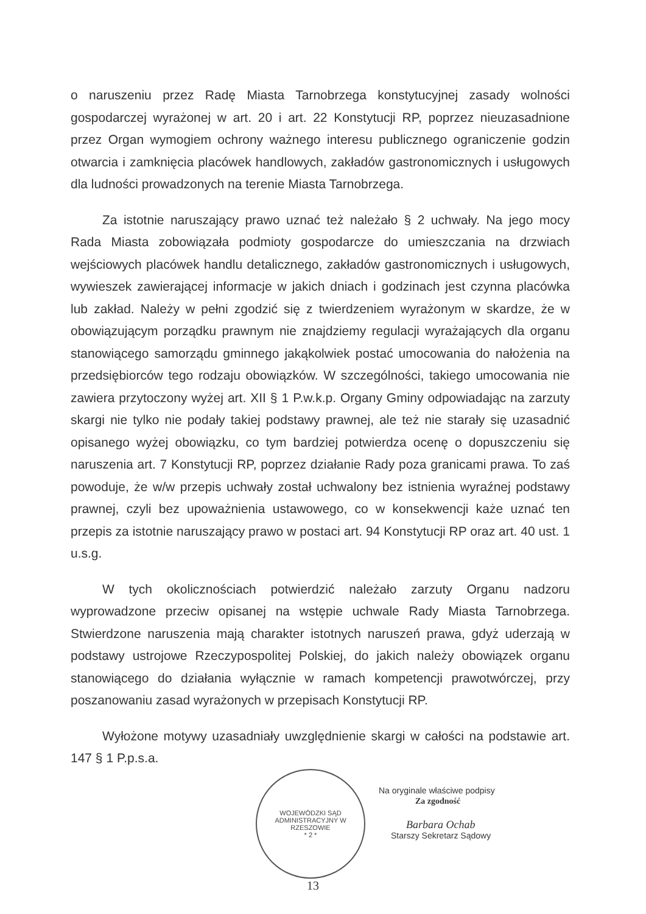o naruszeniu przez Radę Miasta Tarnobrzega konstytucyjnej zasady wolności gospodarczej wyrażonej w art. 20 i art. 22 Konstytucji RP, poprzez nieuzasadnione przez Organ wymogiem ochrony ważnego interesu publicznego ograniczenie godzin otwarcia i zamknięcia placówek handlowych, zakładów gastronomicznych i usługowych dla ludności prowadzonych na terenie Miasta Tarnobrzega.
Za istotnie naruszający prawo uznać też należało § 2 uchwały. Na jego mocy Rada Miasta zobowiązała podmioty gospodarcze do umieszczania na drzwiach wejściowych placówek handlu detalicznego, zakładów gastronomicznych i usługowych, wywieszek zawierającej informacje w jakich dniach i godzinach jest czynna placówka lub zakład. Należy w pełni zgodzić się z twierdzeniem wyrażonym w skardze, że w obowiązującym porządku prawnym nie znajdziemy regulacji wyrażających dla organu stanowiącego samorządu gminnego jakąkolwiek postać umocowania do nałożenia na przedsiębiorców tego rodzaju obowiązków. W szczególności, takiego umocowania nie zawiera przytoczony wyżej art. XII § 1 P.w.k.p. Organy Gminy odpowiadając na zarzuty skargi nie tylko nie podały takiej podstawy prawnej, ale też nie starały się uzasadnić opisanego wyżej obowiązku, co tym bardziej potwierdza ocenę o dopuszczeniu się naruszenia art. 7 Konstytucji RP, poprzez działanie Rady poza granicami prawa. To zaś powoduje, że w/w przepis uchwały został uchwalony bez istnienia wyraźnej podstawy prawnej, czyli bez upoważnienia ustawowego, co w konsekwencji każe uznać ten przepis za istotnie naruszający prawo w postaci art. 94 Konstytucji RP oraz art. 40 ust. 1 u.s.g.
W tych okolicznościach potwierdzić należało zarzuty Organu nadzoru wyprowadzone przeciw opisanej na wstępie uchwale Rady Miasta Tarnobrzega. Stwierdzone naruszenia mają charakter istotnych naruszeń prawa, gdyż uderzają w podstawy ustrojowe Rzeczypospolitej Polskiej, do jakich należy obowiązek organu stanowiącego do działania wyłącznie w ramach kompetencji prawotwórczej, przy poszanowaniu zasad wyrażonych w przepisach Konstytucji RP.
Wyłożone motywy uzasadniały uwzględnienie skargi w całości na podstawie art. 147 § 1 P.p.s.a.
WOJEWÓDZKI SĄD ADMINISTRACYJNY W RZESZOWIE
* 2 *
Na oryginale właściwe podpisy
Za zgodność
Barbara Ochab
Starszy Sekretarz Sądowy
13